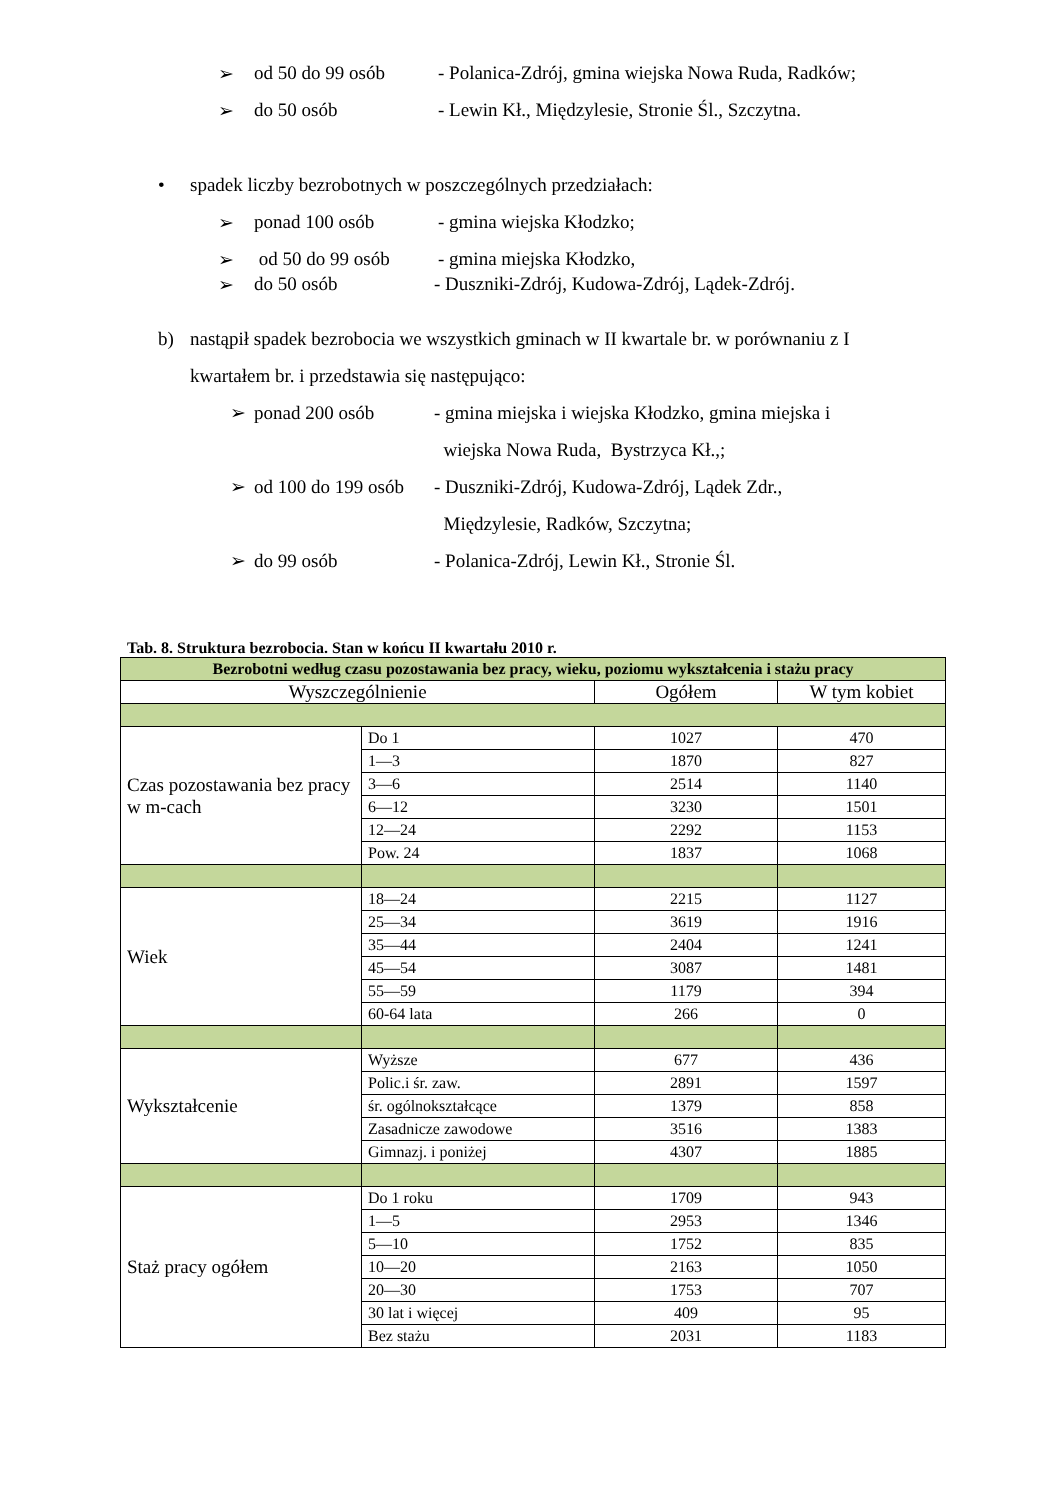➢ od 50 do 99 osób - Polanica-Zdrój, gmina wiejska Nowa Ruda, Radków;
➢ do 50 osób - Lewin Kł., Międzylesie, Stronie Śl., Szczytna.
• spadek liczby bezrobotnych w poszczególnych przedziałach:
➢ ponad 100 osób - gmina wiejska Kłodzko;
➢ od 50 do 99 osób - gmina miejska Kłodzko,
➢ do 50 osób - Duszniki-Zdrój, Kudowa-Zdrój, Lądek-Zdrój.
b) nastąpił spadek bezrobocia we wszystkich gminach w II kwartale br. w porównaniu z I
kwartałem br. i przedstawia się następująco:
➢ ponad 200 osób - gmina miejska i wiejska Kłodzko, gmina miejska i
wiejska Nowa Ruda, Bystrzyca Kł.,;
➢ od 100 do 199 osób - Duszniki-Zdrój, Kudowa-Zdrój, Lądek Zdr.,
Międzylesie, Radków, Szczytna;
➢ do 99 osób - Polanica-Zdrój, Lewin Kł., Stronie Śl.
Tab. 8. Struktura bezrobocia. Stan w końcu II kwartału 2010 r.
| Bezrobotni według czasu pozostawania bez pracy, wieku, poziomu wykształcenia i stażu pracy | | | |
| --- | --- | --- | --- |
| Wyszczególnienie | | Ogółem | W tym kobiet |
| Czas pozostawania bez pracy w m-cach | Do 1 | 1027 | 470 |
| | 1—3 | 1870 | 827 |
| | 3—6 | 2514 | 1140 |
| | 6—12 | 3230 | 1501 |
| | 12—24 | 2292 | 1153 |
| | Pow. 24 | 1837 | 1068 |
| Wiek | 18—24 | 2215 | 1127 |
| | 25—34 | 3619 | 1916 |
| | 35—44 | 2404 | 1241 |
| | 45—54 | 3087 | 1481 |
| | 55—59 | 1179 | 394 |
| | 60-64 lata | 266 | 0 |
| Wykształcenie | Wyższe | 677 | 436 |
| | Polic.i śr. zaw. | 2891 | 1597 |
| | śr. ogólnokształcące | 1379 | 858 |
| | Zasadnicze zawodowe | 3516 | 1383 |
| | Gimnazj. i poniżej | 4307 | 1885 |
| Staż pracy ogółem | Do 1 roku | 1709 | 943 |
| | 1—5 | 2953 | 1346 |
| | 5—10 | 1752 | 835 |
| | 10—20 | 2163 | 1050 |
| | 20—30 | 1753 | 707 |
| | 30 lat i więcej | 409 | 95 |
| | Bez stażu | 2031 | 1183 |